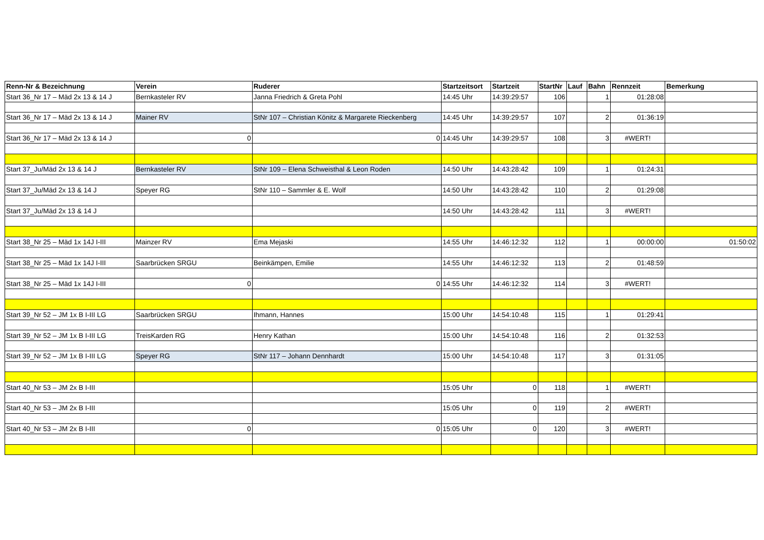| Renn-Nr & Bezeichnung | Verein | Ruderer | Startzeitsort | Startzeit | StartNr | Lauf | Bahn | Rennzeit | Bemerkung |
| --- | --- | --- | --- | --- | --- | --- | --- | --- | --- |
| Start 36_Nr 17 – Mäd 2x 13 & 14 J | Bernkasteler RV | Janna Friedrich & Greta Pohl | 14:45 Uhr | 14:39:29:57 | 106 | | 1 | 01:28:08 | |
| Start 36_Nr 17 – Mäd 2x 13 & 14 J | Mainer RV | StNr 107 – Christian Könitz & Margarete Rieckenberg | 14:45 Uhr | 14:39:29:57 | 107 | | 2 | 01:36:19 | |
| Start 36_Nr 17 – Mäd 2x 13 & 14 J | 0 | 0 | 14:45 Uhr | 14:39:29:57 | 108 | | 3 | #WERT! | |
| Start 37_Ju/Mäd 2x 13 & 14 J | Bernkasteler RV | StNr 109 – Elena Schweisthal & Leon Roden | 14:50 Uhr | 14:43:28:42 | 109 | | 1 | 01:24:31 | |
| Start 37_Ju/Mäd 2x 13 & 14 J | Speyer RG | StNr 110 – Sammler & E. Wolf | 14:50 Uhr | 14:43:28:42 | 110 | | 2 | 01:29:08 | |
| Start 37_Ju/Mäd 2x 13 & 14 J | | | 14:50 Uhr | 14:43:28:42 | 111 | | 3 | #WERT! | |
| Start 38_Nr 25 – Mäd 1x 14J I-III | Mainzer RV | Ema Mejaski | 14:55 Uhr | 14:46:12:32 | 112 | | 1 | 00:00:00 | 01:50:02 |
| Start 38_Nr 25 – Mäd 1x 14J I-III | Saarbrücken SRGU | Beinkämpen, Emilie | 14:55 Uhr | 14:46:12:32 | 113 | | 2 | 01:48:59 | |
| Start 38_Nr 25 – Mäd 1x 14J I-III | 0 | 0 | 14:55 Uhr | 14:46:12:32 | 114 | | 3 | #WERT! | |
| Start 39_Nr 52 – JM 1x B I-III LG | Saarbrücken SRGU | Ihmann, Hannes | 15:00 Uhr | 14:54:10:48 | 115 | | 1 | 01:29:41 | |
| Start 39_Nr 52 – JM 1x B I-III LG | TreisKarden RG | Henry Kathan | 15:00 Uhr | 14:54:10:48 | 116 | | 2 | 01:32:53 | |
| Start 39_Nr 52 – JM 1x B I-III LG | Speyer RG | StNr 117 – Johann Dennhardt | 15:00 Uhr | 14:54:10:48 | 117 | | 3 | 01:31:05 | |
| Start 40_Nr 53 – JM 2x B I-III | | | 15:05 Uhr | 0 | 118 | | 1 | #WERT! | |
| Start 40_Nr 53 – JM 2x B I-III | | | 15:05 Uhr | 0 | 119 | | 2 | #WERT! | |
| Start 40_Nr 53 – JM 2x B I-III | 0 | 0 | 15:05 Uhr | 0 | 120 | | 3 | #WERT! | |